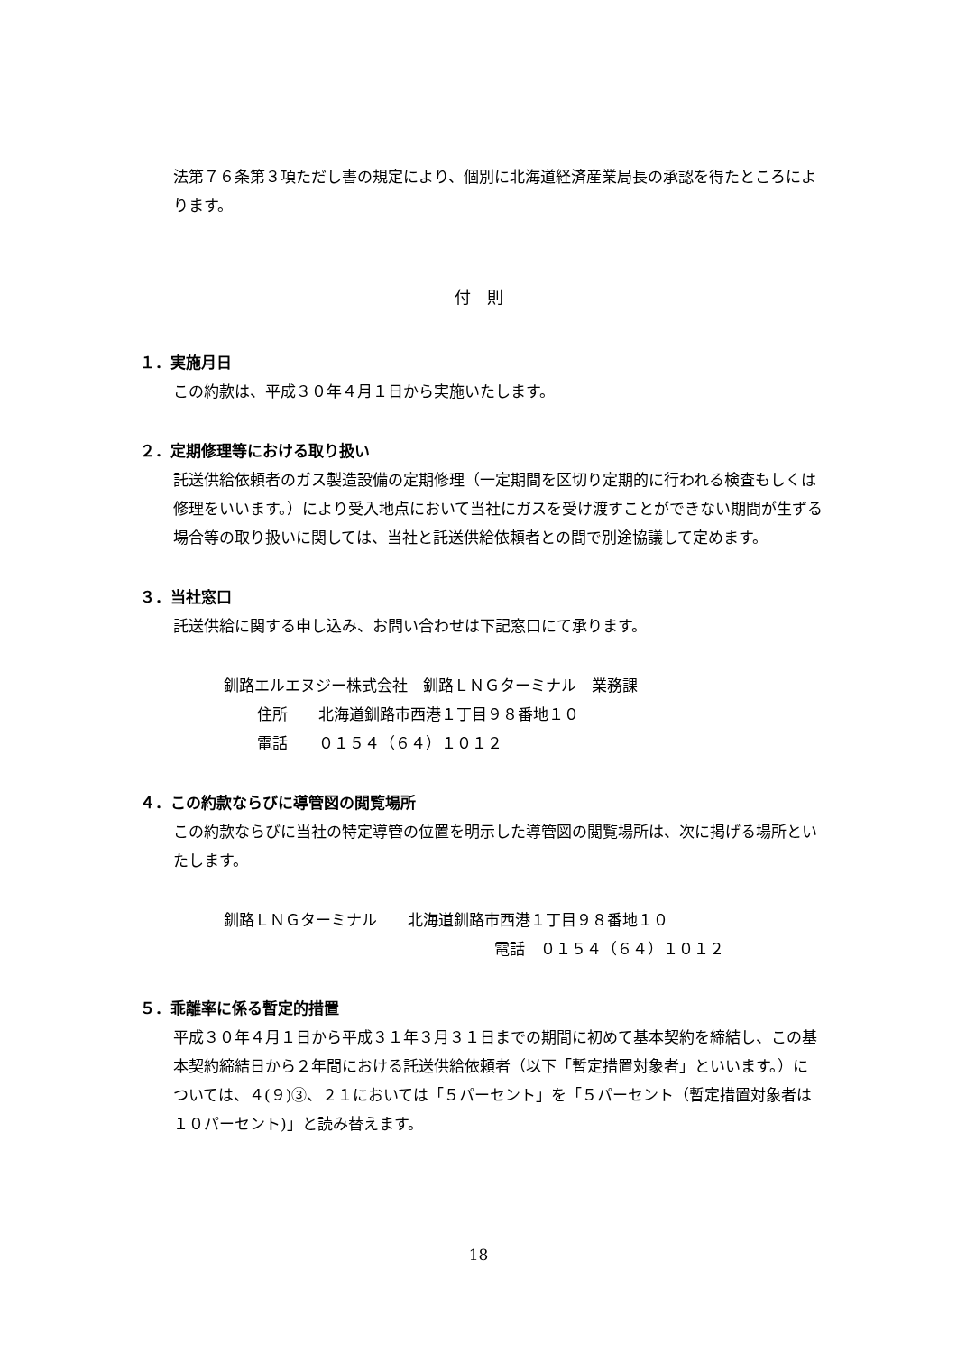法第７６条第３項ただし書の規定により、個別に北海道経済産業局長の承認を得たところによります。
付　則
１．実施月日
この約款は、平成３０年４月１日から実施いたします。
２．定期修理等における取り扱い
託送供給依頼者のガス製造設備の定期修理（一定期間を区切り定期的に行われる検査もしくは修理をいいます。）により受入地点において当社にガスを受け渡すことができない期間が生ずる場合等の取り扱いに関しては、当社と託送供給依頼者との間で別途協議して定めます。
３．当社窓口
託送供給に関する申し込み、お問い合わせは下記窓口にて承ります。
釧路エルエヌジー株式会社　釧路ＬＮＧターミナル　業務課
住所　　北海道釧路市西港１丁目９８番地１０
電話　　０１５４（６４）１０１２
４．この約款ならびに導管図の閲覧場所
この約款ならびに当社の特定導管の位置を明示した導管図の閲覧場所は、次に掲げる場所といたします。
釧路ＬＮＧターミナル　　北海道釧路市西港１丁目９８番地１０
電話　０１５４（６４）１０１２
５．乖離率に係る暫定的措置
平成３０年４月１日から平成３１年３月３１日までの期間に初めて基本契約を締結し、この基本契約締結日から２年間における託送供給依頼者（以下「暫定措置対象者」といいます。）については、４(９)③、２１においては「５パーセント」を「５パーセント（暫定措置対象者は１０パーセント)」と読み替えます。
18